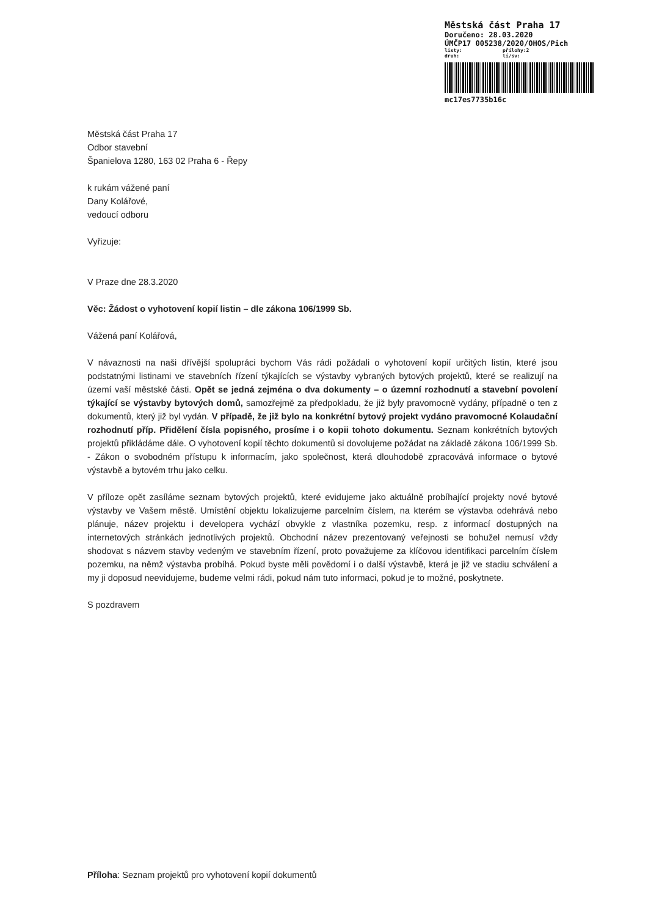Městská část Praha 17
Doručeno: 28.03.2020
ÚMČP17 005238/2020/OHOS/Pich
listy: přílohy:2
druh: lí/sv:
mc17es7735b16c
Městská část Praha 17
Odbor stavební
Španielova 1280, 163 02 Praha 6 - Řepy
k rukám vážené paní
Dany Kolářové,
vedoucí odboru
Vyřizuje:
V Praze dne 28.3.2020
Věc: Žádost o vyhotovení kopií listin – dle zákona 106/1999 Sb.
Vážená paní Kolářová,
V návaznosti na naši dřívější spolupráci bychom Vás rádi požádali o vyhotovení kopií určitých listin, které jsou podstatnými listinami ve stavebních řízení týkajících se výstavby vybraných bytových projektů, které se realizují na území vaší městské části. Opět se jedná zejména o dva dokumenty – o územní rozhodnutí a stavební povolení týkající se výstavby bytových domů, samozřejmě za předpokladu, že již byly pravomocně vydány, případně o ten z dokumentů, který již byl vydán. V případě, že již bylo na konkrétní bytový projekt vydáno pravomocné Kolaudační rozhodnutí příp. Přidělení čísla popisného, prosíme i o kopii tohoto dokumentu. Seznam konkrétních bytových projektů přikládáme dále. O vyhotovení kopií těchto dokumentů si dovolujeme požádat na základě zákona 106/1999 Sb. - Zákon o svobodném přístupu k informacím, jako společnost, která dlouhodobě zpracovává informace o bytové výstavbě a bytovém trhu jako celku.
V příloze opět zasíláme seznam bytových projektů, které evidujeme jako aktuálně probíhající projekty nové bytové výstavby ve Vašem městě. Umístění objektu lokalizujeme parcelním číslem, na kterém se výstavba odehrává nebo plánuje, název projektu i developera vychází obvykle z vlastníka pozemku, resp. z informací dostupných na internetových stránkách jednotlivých projektů. Obchodní název prezentovaný veřejnosti se bohužel nemusí vždy shodovat s názvem stavby vedeným ve stavebním řízení, proto považujeme za klíčovou identifikaci parcelním číslem pozemku, na němž výstavba probíhá. Pokud byste měli povědomí i o další výstavbě, která je již ve stadiu schválení a my ji doposud neevidujeme, budeme velmi rádi, pokud nám tuto informaci, pokud je to možné, poskytnete.
S pozdravem
Příloha: Seznam projektů pro vyhotovení kopií dokumentů